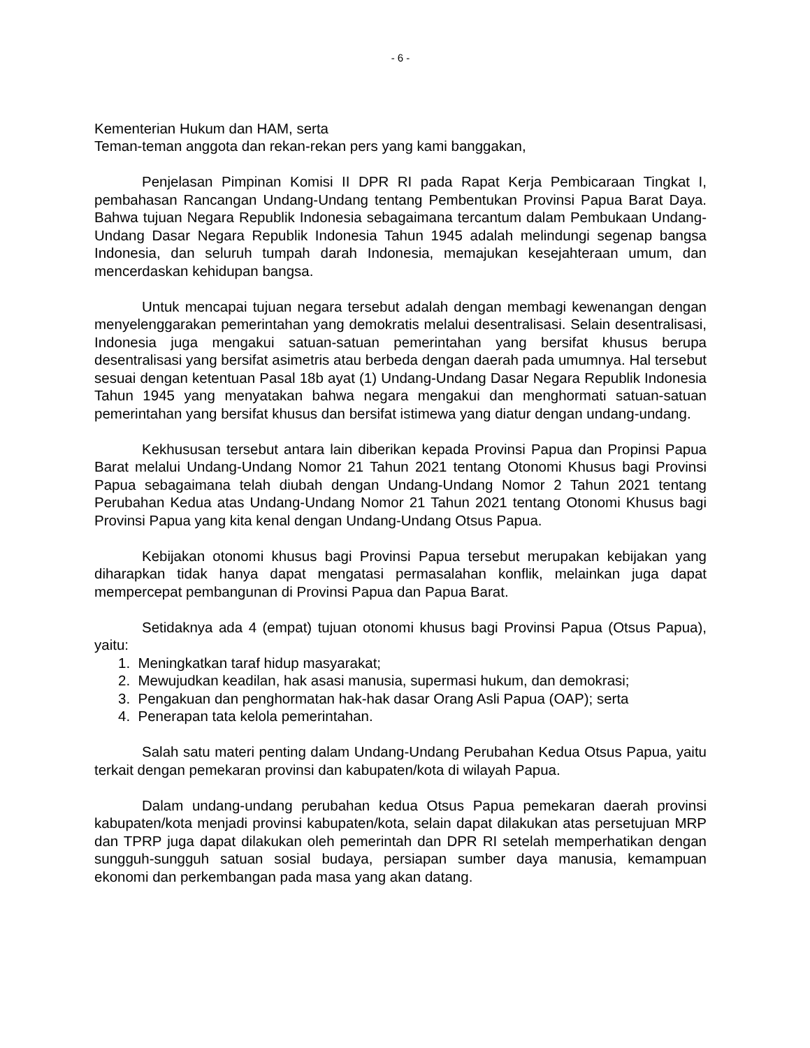- 6 -
Kementerian Hukum dan HAM, serta
Teman-teman anggota dan rekan-rekan pers yang kami banggakan,
Penjelasan Pimpinan Komisi II DPR RI pada Rapat Kerja Pembicaraan Tingkat I, pembahasan Rancangan Undang-Undang tentang Pembentukan Provinsi Papua Barat Daya. Bahwa tujuan Negara Republik Indonesia sebagaimana tercantum dalam Pembukaan Undang-Undang Dasar Negara Republik Indonesia Tahun 1945 adalah melindungi segenap bangsa Indonesia, dan seluruh tumpah darah Indonesia, memajukan kesejahteraan umum, dan mencerdaskan kehidupan bangsa.
Untuk mencapai tujuan negara tersebut adalah dengan membagi kewenangan dengan menyelenggarakan pemerintahan yang demokratis melalui desentralisasi. Selain desentralisasi, Indonesia juga mengakui satuan-satuan pemerintahan yang bersifat khusus berupa desentralisasi yang bersifat asimetris atau berbeda dengan daerah pada umumnya. Hal tersebut sesuai dengan ketentuan Pasal 18b ayat (1) Undang-Undang Dasar Negara Republik Indonesia Tahun 1945 yang menyatakan bahwa negara mengakui dan menghormati satuan-satuan pemerintahan yang bersifat khusus dan bersifat istimewa yang diatur dengan undang-undang.
Kekhususan tersebut antara lain diberikan kepada Provinsi Papua dan Propinsi Papua Barat melalui Undang-Undang Nomor 21 Tahun 2021 tentang Otonomi Khusus bagi Provinsi Papua sebagaimana telah diubah dengan Undang-Undang Nomor 2 Tahun 2021 tentang Perubahan Kedua atas Undang-Undang Nomor 21 Tahun 2021 tentang Otonomi Khusus bagi Provinsi Papua yang kita kenal dengan Undang-Undang Otsus Papua.
Kebijakan otonomi khusus bagi Provinsi Papua tersebut merupakan kebijakan yang diharapkan tidak hanya dapat mengatasi permasalahan konflik, melainkan juga dapat mempercepat pembangunan di Provinsi Papua dan Papua Barat.
Setidaknya ada 4 (empat) tujuan otonomi khusus bagi Provinsi Papua (Otsus Papua), yaitu:
1. Meningkatkan taraf hidup masyarakat;
2. Mewujudkan keadilan, hak asasi manusia, supermasi hukum, dan demokrasi;
3. Pengakuan dan penghormatan hak-hak dasar Orang Asli Papua (OAP); serta
4. Penerapan tata kelola pemerintahan.
Salah satu materi penting dalam Undang-Undang Perubahan Kedua Otsus Papua, yaitu terkait dengan pemekaran provinsi dan kabupaten/kota di wilayah Papua.
Dalam undang-undang perubahan kedua Otsus Papua pemekaran daerah provinsi kabupaten/kota menjadi provinsi kabupaten/kota, selain dapat dilakukan atas persetujuan MRP dan TPRP juga dapat dilakukan oleh pemerintah dan DPR RI setelah memperhatikan dengan sungguh-sungguh satuan sosial budaya, persiapan sumber daya manusia, kemampuan ekonomi dan perkembangan pada masa yang akan datang.